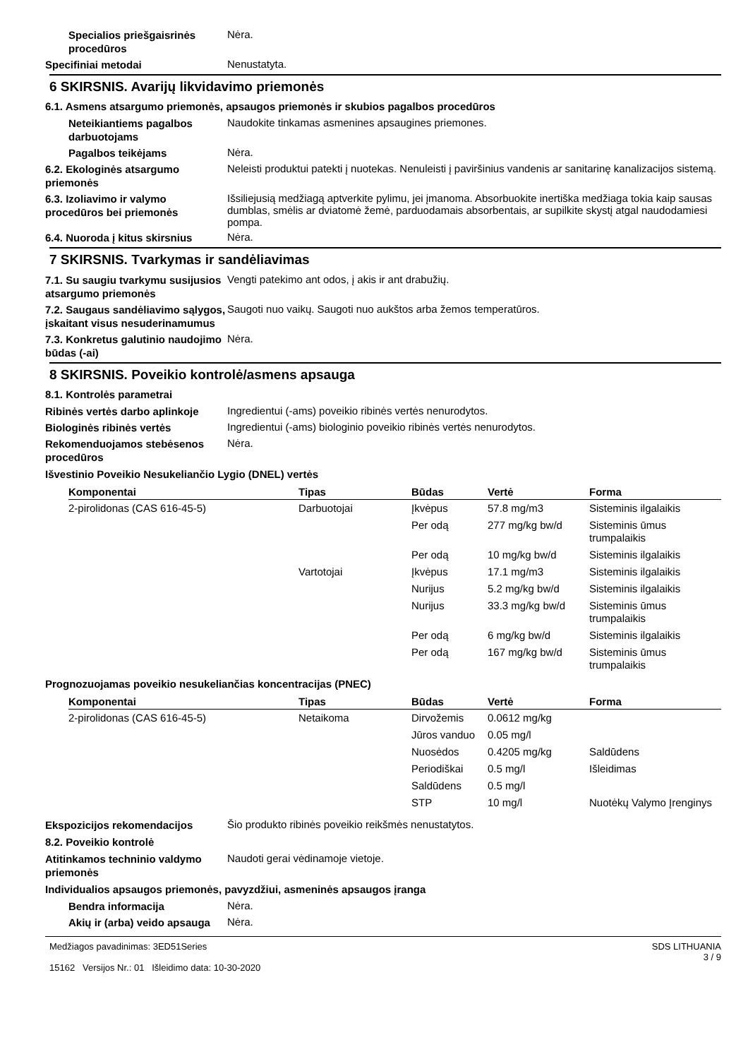Specialios priešgaisrinės procedūros
Nėra.
Specifiniai metodai
Nenustatyta.
6 SKIRSNIS. Avarijų likvidavimo priemonės
6.1. Asmens atsargumo priemonės, apsaugos priemonės ir skubios pagalbos procedūros
Neteikiantiems pagalbos darbuotojams
Naudokite tinkamas asmenines apsaugines priemones.
Pagalbos teikėjams
Nėra.
6.2. Ekologinės atsargumo priemonės
Neleisti produktui patekti į nuotekas. Nenuleisti į paviršinius vandenis ar sanitarinę kanalizacijos sistemą.
6.3. Izoliavimo ir valymo procedūros bei priemonės
Išsiliejusią medžiagą aptverkite pylimu, jei įmanoma. Absorbuokite inertiška medžiaga tokia kaip sausas dumblas, smėlis ar dviatomė žemė, parduodamais absorbentais, ar supilkite skystį atgal naudodamiesi pompa.
6.4. Nuoroda į kitus skirsnius
Nėra.
7 SKIRSNIS. Tvarkymas ir sandėliavimas
7.1. Su saugiu tvarkymu susijusios atsargumo priemonės
Vengti patekimo ant odos, į akis ir ant drabužių.
7.2. Saugaus sandėliavimo sąlygos, įskaitant visus nesuderinamumus
Saugoti nuo vaikų. Saugoti nuo aukštos arba žemos temperatūros.
7.3. Konkretus galutinio naudojimo būdas (-ai)
Nėra.
8 SKIRSNIS. Poveikio kontrolė/asmens apsauga
8.1. Kontrolės parametrai
Ribinės vertės darbo aplinkoje
Ingredientui (-ams) poveikio ribinės vertės nenurodytos.
Biologinės ribinės vertės
Ingredientui (-ams) biologinio poveikio ribinės vertės nenurodytos.
Rekomenduojamos stebėsenos procedūros
Nėra.
Išvestinio Poveikio Nesukeliančio Lygio (DNEL) vertės
| Komponentai | Tipas | Būdas | Vertė | Forma |
| --- | --- | --- | --- | --- |
| 2-pirolidonas (CAS 616-45-5) | Darbuotojai | Įkvėpus | 57.8 mg/m3 | Sisteminis ilgalaikis |
| | | Per odą | 277 mg/kg bw/d | Sisteminis ūmus trumpalaikis |
| | | Per odą | 10 mg/kg bw/d | Sisteminis ilgalaikis |
| | Vartotojai | Įkvėpus | 17.1 mg/m3 | Sisteminis ilgalaikis |
| | | Nurijus | 5.2 mg/kg bw/d | Sisteminis ilgalaikis |
| | | Nurijus | 33.3 mg/kg bw/d | Sisteminis ūmus trumpalaikis |
| | | Per odą | 6 mg/kg bw/d | Sisteminis ilgalaikis |
| | | Per odą | 167 mg/kg bw/d | Sisteminis ūmus trumpalaikis |
Prognozuojamas poveikio nesukeliančias koncentracijas (PNEC)
| Komponentai | Tipas | Būdas | Vertė | Forma |
| --- | --- | --- | --- | --- |
| 2-pirolidonas (CAS 616-45-5) | Netaikoma | Dirvožemis | 0.0612 mg/kg | |
| | | Jūros vanduo | 0.05 mg/l | |
| | | Nuosėdos | 0.4205 mg/kg | Saldūdens |
| | | Periodiškai | 0.5 mg/l | Išleidimas |
| | | Saldūdens | 0.5 mg/l | |
| | | STP | 10 mg/l | Nuotėkų Valymo Įrenginys |
Ekspozicijos rekomendacijos
Šio produkto ribinės poveikio reikšmės nenustatytos.
8.2. Poveikio kontrolė
Atitinkamos techninio valdymo priemonės
Naudoti gerai vėdinamoje vietoje.
Individualios apsaugos priemonės, pavyzdžiui, asmeninės apsaugos įranga
Bendra informacija
Nėra.
Akių ir (arba) veido apsauga
Nėra.
Medžiagos pavadinimas: 3ED51Series
15162 Versijos Nr.: 01 Išleidimo data: 10-30-2020
SDS LITHUANIA
3 / 9